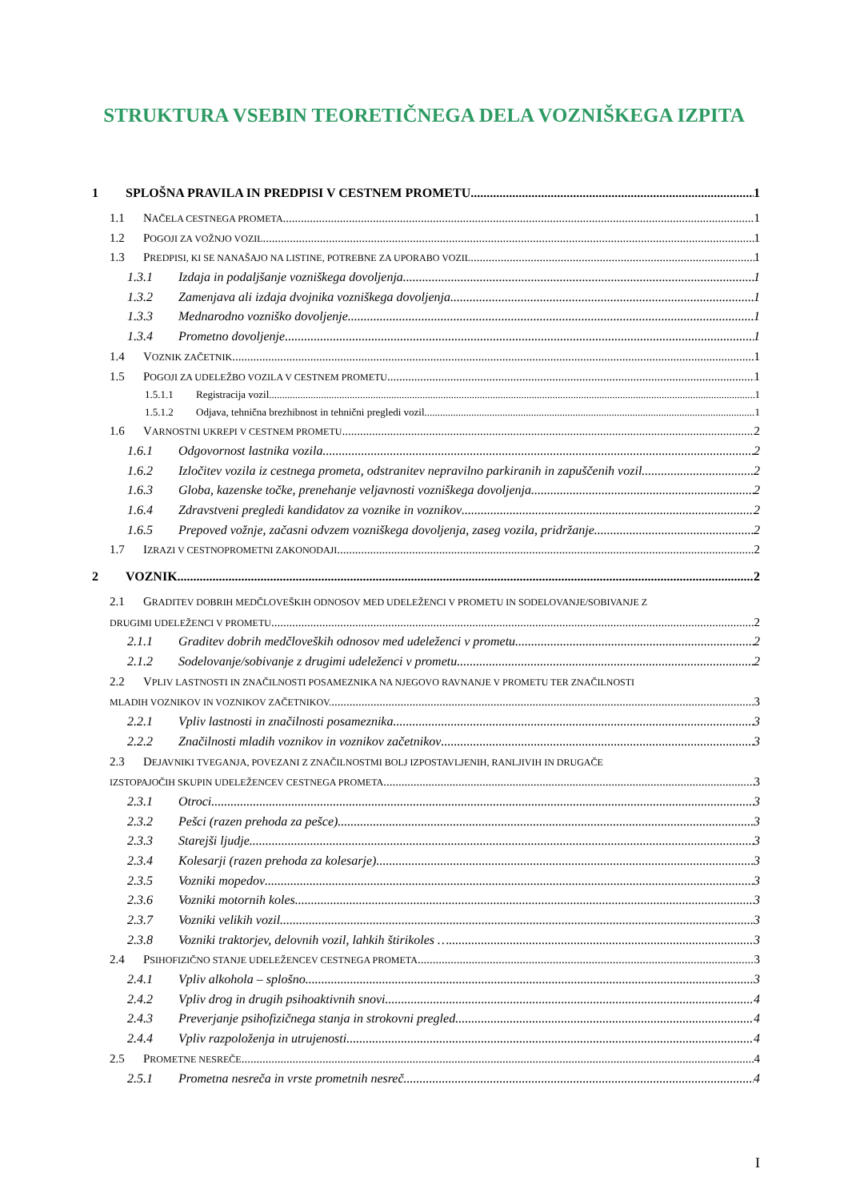STRUKTURA VSEBIN TEORETIČNEGA DELA VOZNIŠKEGA IZPITA
1 SPLOŠNA PRAVILA IN PREDPISI V CESTNEM PROMETU 1
1.1 NAČELA CESTNEGA PROMETA 1
1.2 POGOJI ZA VOŽNJO VOZIL 1
1.3 PREDPISI, KI SE NANAŠAJO NA LISTINE, POTREBNE ZA UPORABO VOZIL 1
1.3.1 Izdaja in podaljšanje vozniškega dovoljenja 1
1.3.2 Zamenjava ali izdaja dvojnika vozniškega dovoljenja 1
1.3.3 Mednarodno vozniško dovoljenje 1
1.3.4 Prometno dovoljenje 1
1.4 VOZNIK ZAČETNIK 1
1.5 POGOJI ZA UDELEŽBO VOZILA V CESTNEM PROMETU 1
1.5.1.1 Registracija vozil 1
1.5.1.2 Odjava, tehnična brezhibnost in tehnični pregledi vozil 1
1.6 VARNOSTNI UKREPI V CESTNEM PROMETU 2
1.6.1 Odgovornost lastnika vozila 2
1.6.2 Izločitev vozila iz cestnega prometa, odstranitev nepravilno parkiranih in zapuščenih vozil 2
1.6.3 Globa, kazenske točke, prenehanje veljavnosti vozniškega dovoljenja 2
1.6.4 Zdravstveni pregledi kandidatov za voznike in voznikov 2
1.6.5 Prepoved vožnje, začasni odvzem vozniškega dovoljenja, zaseg vozila, pridržanje 2
1.7 IZRAZI V CESTNOPROMETNI ZAKONODAJI 2
2 VOZNIK 2
2.1 GRADITEV DOBRIH MEDČLOVEŠKIH ODNOSOV MED UDELEŽENCI V PROMETU IN SODELOVANJE/SOBIVANJE Z
DRUGIMI UDELEŽENCI V PROMETU 2
2.1.1 Graditev dobrih medčloveških odnosov med udeleženci v prometu 2
2.1.2 Sodelovanje/sobivanje z drugimi udeleženci v prometu 2
2.2 VPLIV LASTNOSTI IN ZNAČILNOSTI POSAMEZNIKA NA NJEGOVO RAVNANJE V PROMETU TER ZNAČILNOSTI
MLADIH VOZNIKOV IN VOZNIKOV ZAČETNIKOV. 3
2.2.1 Vpliv lastnosti in značilnosti posameznika 3
2.2.2 Značilnosti mladih voznikov in voznikov začetnikov 3
2.3 DEJAVNIKI TVEGANJA, POVEZANI Z ZNAČILNOSTMI BOLJ IZPOSTAVLJENIH, RANLJIVIH IN DRUGAČE
IZSTOPAJOČIH SKUPIN UDELEŽENCEV CESTNEGA PROMETA 3
2.3.1 Otroci 3
2.3.2 Pešci (razen prehoda za pešce) 3
2.3.3 Starejši ljudje 3
2.3.4 Kolesarji (razen prehoda za kolesarje) 3
2.3.5 Vozniki mopedov 3
2.3.6 Vozniki motornih koles 3
2.3.7 Vozniki velikih vozil 3
2.3.8 Vozniki traktorjev, delovnih vozil, lahkih štirikoles … 3
2.4 PSIHOFIZIČNO STANJE UDELEŽENCEV CESTNEGA PROMETA 3
2.4.1 Vpliv alkohola – splošno 3
2.4.2 Vpliv drog in drugih psihoaktivnih snovi 4
2.4.3 Preverjanje psihofizičnega stanja in strokovni pregled 4
2.4.4 Vpliv razpoloženja in utrujenosti 4
2.5 PROMETNE NESREČE 4
2.5.1 Prometna nesreča in vrste prometnih nesreč 4
I